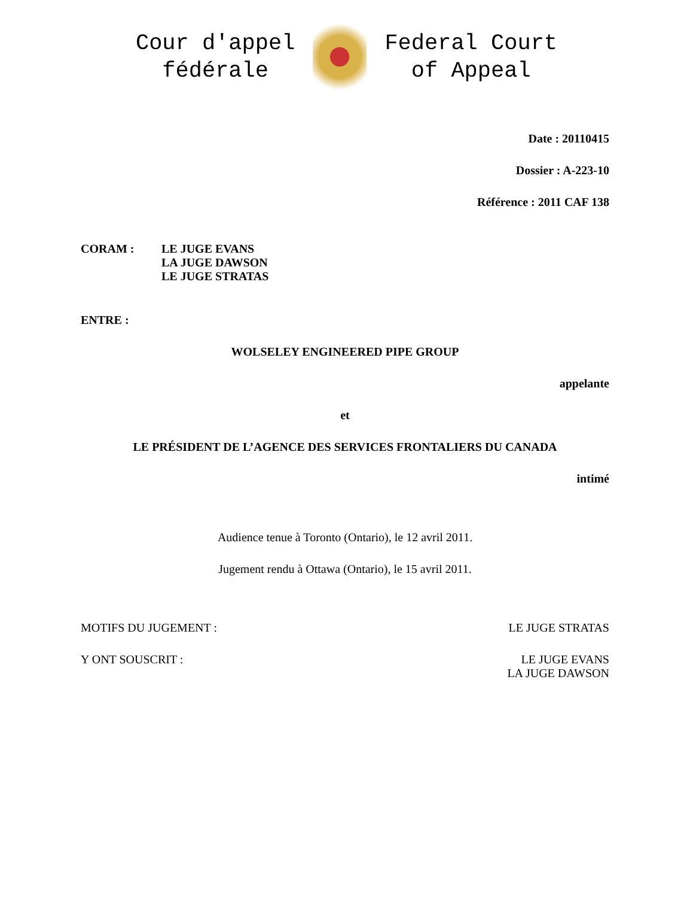Cour d'appel
fédérale
Federal Court
of Appeal
Date : 20110415
Dossier : A-223-10
Référence : 2011 CAF 138
CORAM : LE JUGE EVANS
LA JUGE DAWSON
LE JUGE STRATAS
ENTRE :
WOLSELEY ENGINEERED PIPE GROUP
appelante
et
LE PRÉSIDENT DE L’AGENCE DES SERVICES FRONTALIERS DU CANADA
intimé
Audience tenue à Toronto (Ontario), le 12 avril 2011.
Jugement rendu à Ottawa (Ontario), le 15 avril 2011.
MOTIFS DU JUGEMENT : LE JUGE STRATAS
Y ONT SOUSCRIT : LE JUGE EVANS
LA JUGE DAWSON